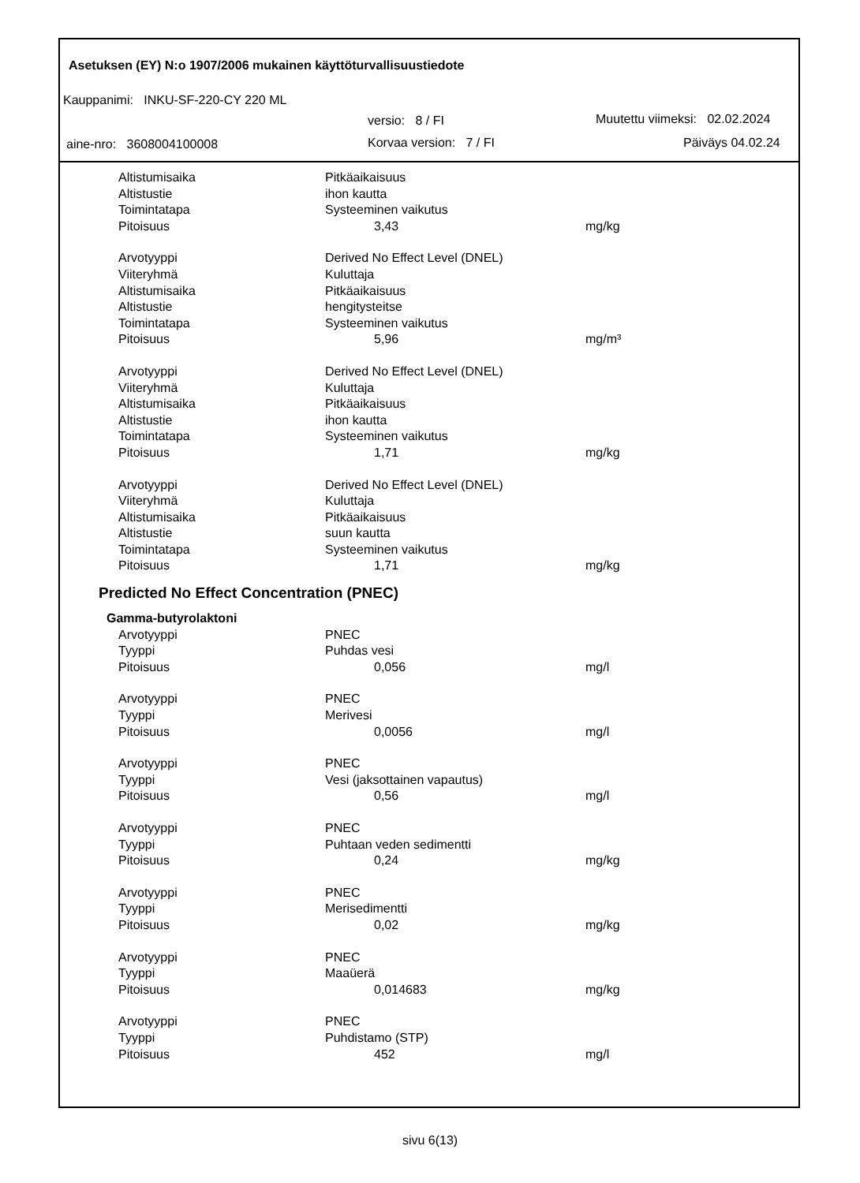Asetuksen (EY) N:o 1907/2006 mukainen käyttöturvallisuustiedote
Kauppanimi: INKU-SF-220-CY 220 ML
versio: 8 / FI
Muutettu viimeksi: 02.02.2024
aine-nro: 3608004100008 Korvaa version: 7 / FI Päiväys 04.02.24
| Altistumisaika | Pitkäaikaisuus | |
| Altistustie | ihon kautta | |
| Toimintatapa | Systeeminen vaikutus | |
| Pitoisuus | 3,43 | mg/kg |
| Arvotyyppi | Derived No Effect Level (DNEL) | |
| Viiteryhmä | Kuluttaja | |
| Altistumisaika | Pitkäaikaisuus | |
| Altistustie | hengitysteitse | |
| Toimintatapa | Systeeminen vaikutus | |
| Pitoisuus | 5,96 | mg/m³ |
| Arvotyyppi | Derived No Effect Level (DNEL) | |
| Viiteryhmä | Kuluttaja | |
| Altistumisaika | Pitkäaikaisuus | |
| Altistustie | ihon kautta | |
| Toimintatapa | Systeeminen vaikutus | |
| Pitoisuus | 1,71 | mg/kg |
| Arvotyyppi | Derived No Effect Level (DNEL) | |
| Viiteryhmä | Kuluttaja | |
| Altistumisaika | Pitkäaikaisuus | |
| Altistustie | suun kautta | |
| Toimintatapa | Systeeminen vaikutus | |
| Pitoisuus | 1,71 | mg/kg |
| Predicted No Effect Concentration (PNEC) | | |
| Gamma-butyrolaktoni | | |
| Arvotyyppi | PNEC | |
| Tyyppi | Puhdas vesi | |
| Pitoisuus | 0,056 | mg/l |
| Arvotyyppi | PNEC | |
| Tyyppi | Merivesi | |
| Pitoisuus | 0,0056 | mg/l |
| Arvotyyppi | PNEC | |
| Tyyppi | Vesi (jaksottainen vapautus) | |
| Pitoisuus | 0,56 | mg/l |
| Arvotyyppi | PNEC | |
| Tyyppi | Puhtaan veden sedimentti | |
| Pitoisuus | 0,24 | mg/kg |
| Arvotyyppi | PNEC | |
| Tyyppi | Merisedimentti | |
| Pitoisuus | 0,02 | mg/kg |
| Arvotyyppi | PNEC | |
| Tyyppi | Maaüerä | |
| Pitoisuus | 0,014683 | mg/kg |
| Arvotyyppi | PNEC | |
| Tyyppi | Puhdistamo (STP) | |
| Pitoisuus | 452 | mg/l |
sivu 6(13)